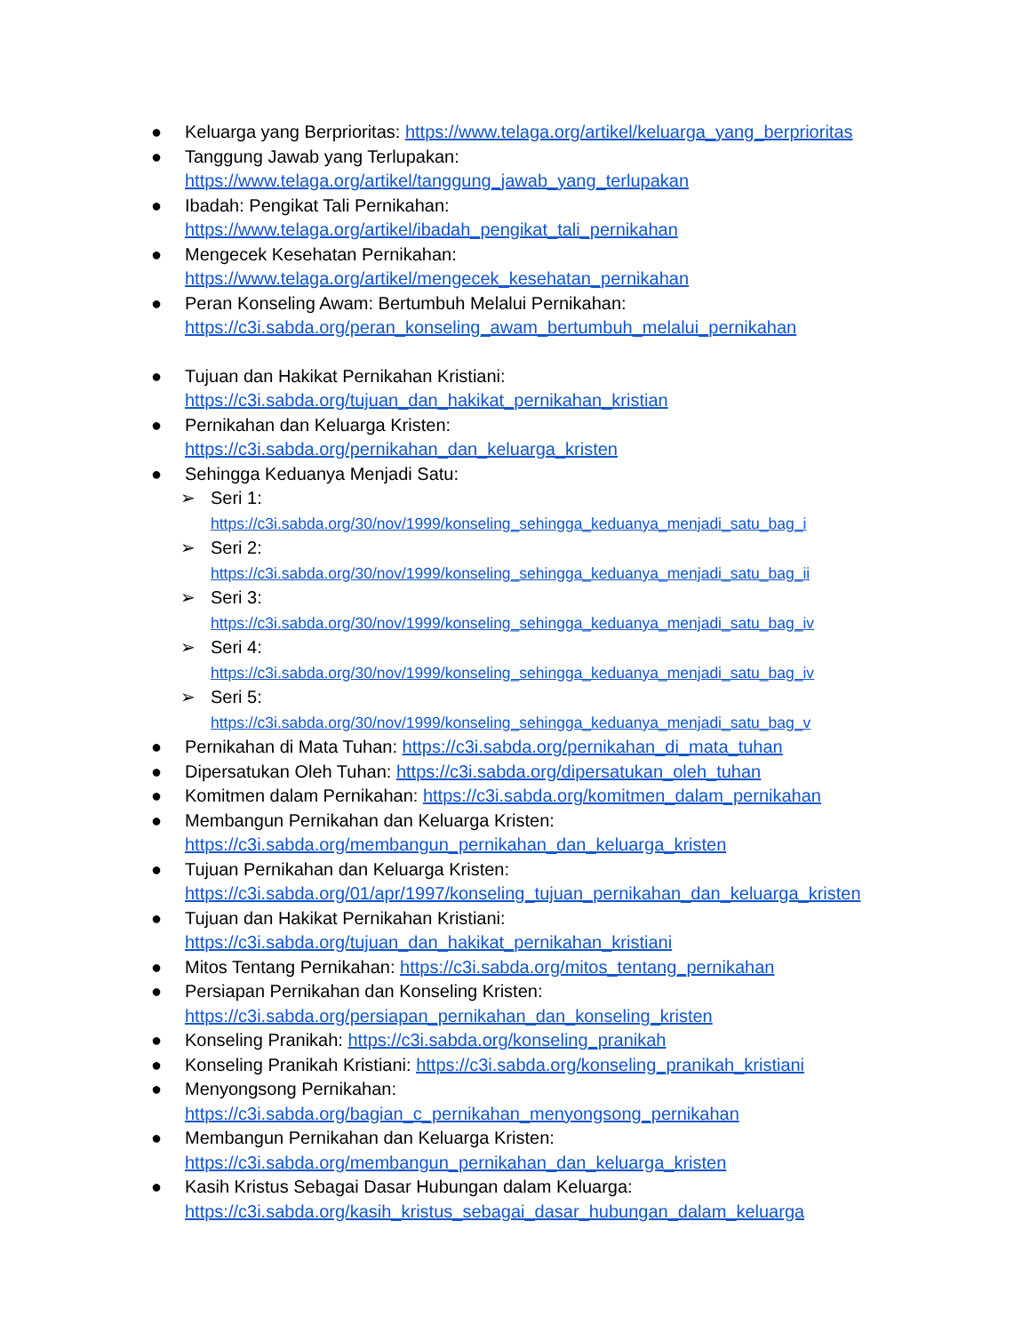● Keluarga yang Berprioritas: https://www.telaga.org/artikel/keluarga_yang_berprioritas
● Tanggung Jawab yang Terlupakan:
https://www.telaga.org/artikel/tanggung_jawab_yang_terlupakan
● Ibadah: Pengikat Tali Pernikahan:
https://www.telaga.org/artikel/ibadah_pengikat_tali_pernikahan
● Mengecek Kesehatan Pernikahan:
https://www.telaga.org/artikel/mengecek_kesehatan_pernikahan
● Peran Konseling Awam: Bertumbuh Melalui Pernikahan:
https://c3i.sabda.org/peran_konseling_awam_bertumbuh_melalui_pernikahan
● Tujuan dan Hakikat Pernikahan Kristiani:
https://c3i.sabda.org/tujuan_dan_hakikat_pernikahan_kristian
● Pernikahan dan Keluarga Kristen:
https://c3i.sabda.org/pernikahan_dan_keluarga_kristen
● Sehingga Keduanya Menjadi Satu:
➢ Seri 1:
https://c3i.sabda.org/30/nov/1999/konseling_sehingga_keduanya_menjadi_satu_bag_i
➢ Seri 2:
https://c3i.sabda.org/30/nov/1999/konseling_sehingga_keduanya_menjadi_satu_bag_ii
➢ Seri 3:
https://c3i.sabda.org/30/nov/1999/konseling_sehingga_keduanya_menjadi_satu_bag_iv
➢ Seri 4:
https://c3i.sabda.org/30/nov/1999/konseling_sehingga_keduanya_menjadi_satu_bag_iv
➢ Seri 5:
https://c3i.sabda.org/30/nov/1999/konseling_sehingga_keduanya_menjadi_satu_bag_v
● Pernikahan di Mata Tuhan: https://c3i.sabda.org/pernikahan_di_mata_tuhan
● Dipersatukan Oleh Tuhan: https://c3i.sabda.org/dipersatukan_oleh_tuhan
● Komitmen dalam Pernikahan: https://c3i.sabda.org/komitmen_dalam_pernikahan
● Membangun Pernikahan dan Keluarga Kristen:
https://c3i.sabda.org/membangun_pernikahan_dan_keluarga_kristen
● Tujuan Pernikahan dan Keluarga Kristen:
https://c3i.sabda.org/01/apr/1997/konseling_tujuan_pernikahan_dan_keluarga_kristen
● Tujuan dan Hakikat Pernikahan Kristiani:
https://c3i.sabda.org/tujuan_dan_hakikat_pernikahan_kristiani
● Mitos Tentang Pernikahan: https://c3i.sabda.org/mitos_tentang_pernikahan
● Persiapan Pernikahan dan Konseling Kristen:
https://c3i.sabda.org/persiapan_pernikahan_dan_konseling_kristen
● Konseling Pranikah: https://c3i.sabda.org/konseling_pranikah
● Konseling Pranikah Kristiani: https://c3i.sabda.org/konseling_pranikah_kristiani
● Menyongsong Pernikahan:
https://c3i.sabda.org/bagian_c_pernikahan_menyongsong_pernikahan
● Membangun Pernikahan dan Keluarga Kristen:
https://c3i.sabda.org/membangun_pernikahan_dan_keluarga_kristen
● Kasih Kristus Sebagai Dasar Hubungan dalam Keluarga:
https://c3i.sabda.org/kasih_kristus_sebagai_dasar_hubungan_dalam_keluarga